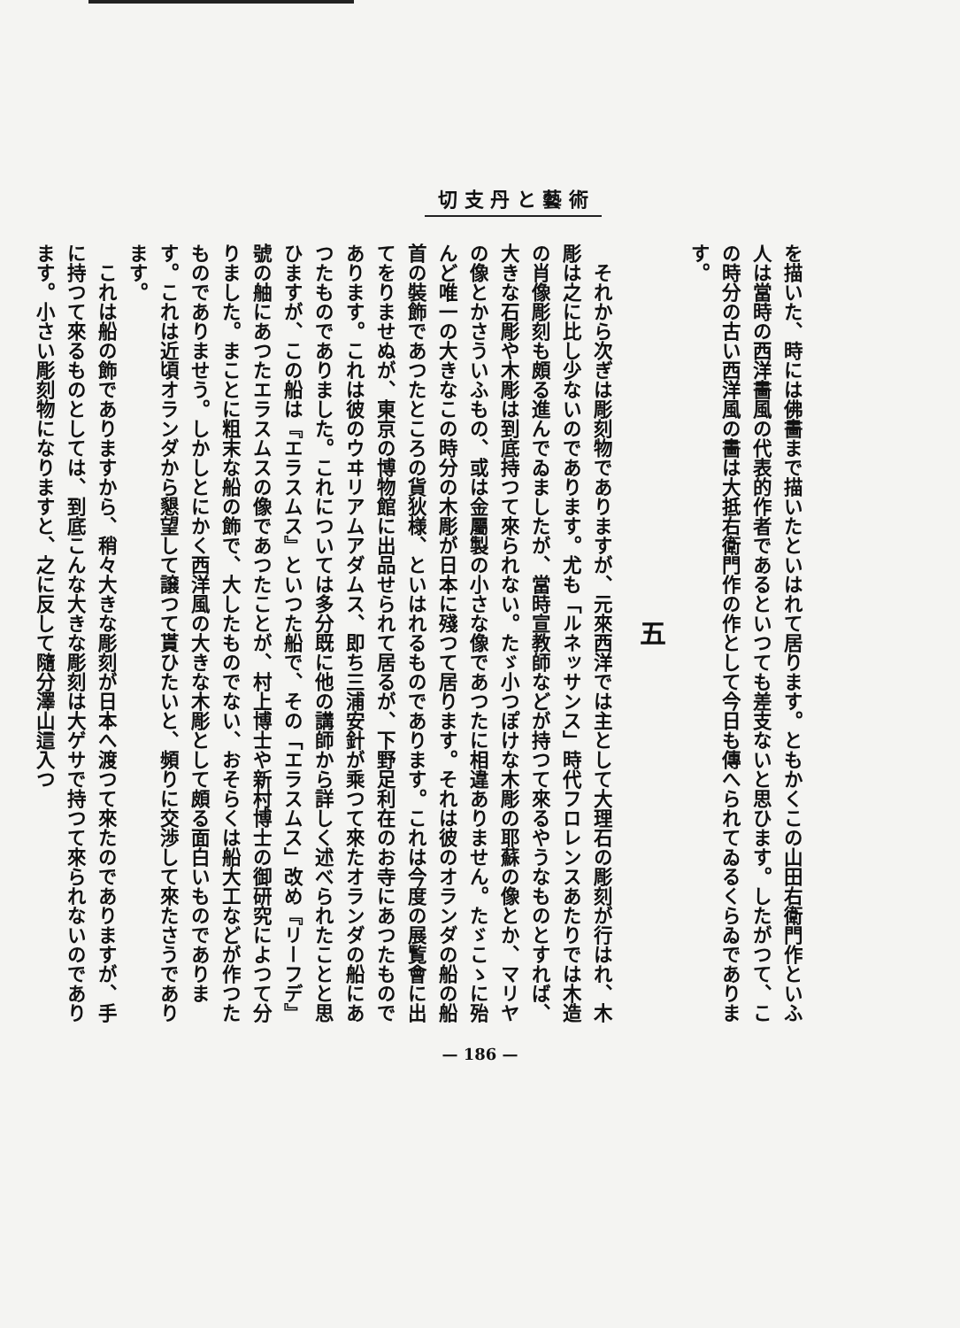切 支 丹 と 藝 術
を描いた、時には佛畵まで描いたといはれて居ります。ともかくこの山田右衛門作といふ人は當時の西洋畵風の代表的作者であるといつても差支ないと思ひます。したがつて、この時分の古い西洋風の畵は大抵右衛門作の作として今日も傳へられてゐるくらゐであります。
五
それから次ぎは彫刻物でありますが、元來西洋では主として大理石の彫刻が行はれ、木彫は之に比し少ないのであります。尤も「ルネッサンス」時代フロレンスあたりでは木造の肖像彫刻も頗る進んでゐましたが、當時宣教師などが持つて來るやうなものとすれば、大きな石彫や木彫は到底持つて來られない。たゞ小つぽけな木彫の耶蘇の像とか、マリヤの像とかさういふもの、或は金屬製の小さな像であつたに相違ありません。たゞこゝに殆んど唯一の大きなこの時分の木彫が日本に殘つて居ります。それは彼のオランダの船の船首の裝飾であつたところの貨狄様、といはれるものであります。これは今度の展覧會に出てをりませぬが、東京の博物館に出品せられて居るが、下野足利在のお寺にあつたものであります。これは彼のウヰリアムアダムス、即ち三浦安針が乘つて來たオランダの船にあつたものでありました。これについては多分既に他の講師から詳しく述べられたことと思ひますが、この船は『エラスムス』といつた船で、その「エラスムス」改め『リーフデ』號の舳にあつたエラスムスの像であつたことが、村上博士や新村博士の御研究によつて分りました。まことに粗末な船の飾で、大したものでない、おそらくは船大工などが作つたものでありませう。しかしとにかく西洋風の大きな木彫として頗る面白いものであります。これは近頃オランダから懇望して譲つて貰ひたいと、頻りに交渉して來たさうであります。
これは船の飾でありますから、稍々大きな彫刻が日本へ渡つて來たのでありますが、手に持つて來るものとしては、到底こんな大きな彫刻は大ゲサで持つて來られないのであります。小さい彫刻物になりますと、之に反して隨分澤山這入つ
— 186 —